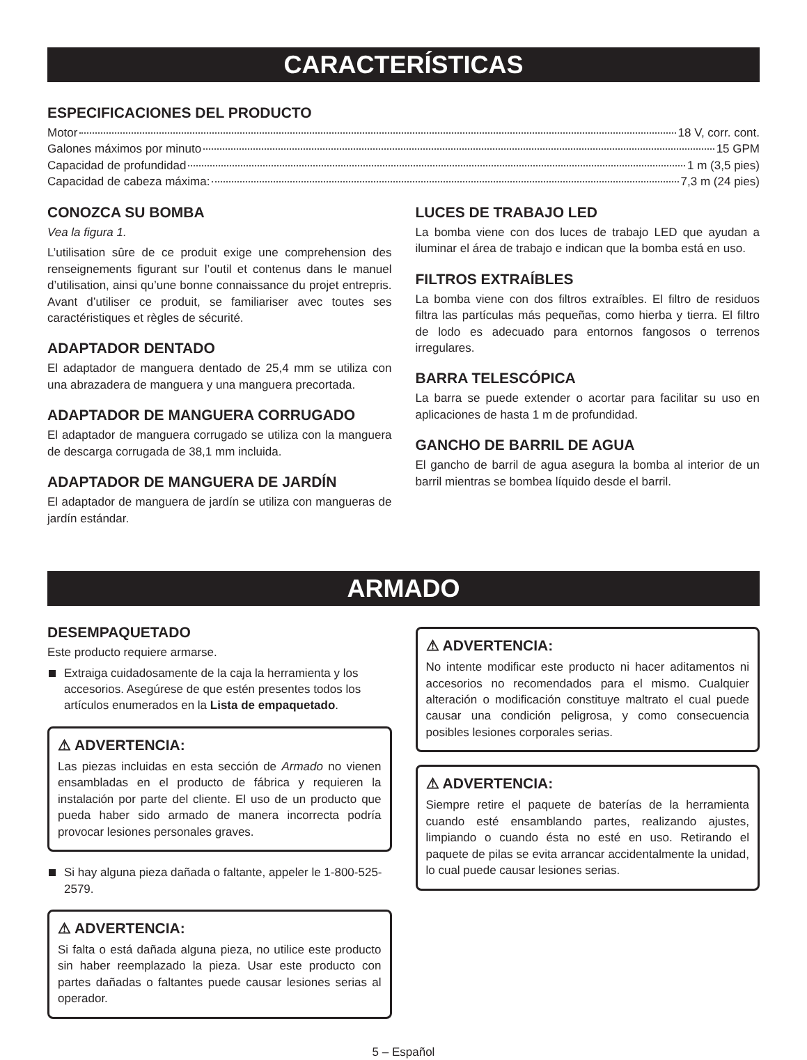CARACTERÍSTICAS
ESPECIFICACIONES DEL PRODUCTO
Motor 18 V, corr. cont.
Galones máximos por minuto 15 GPM
Capacidad de profundidad 1 m (3,5 pies)
Capacidad de cabeza máxima: 7,3 m (24 pies)
CONOZCA SU BOMBA
Vea la figura 1.
L’utilisation sûre de ce produit exige une comprehension des renseignements figurant sur l’outil et contenus dans le manuel d’utilisation, ainsi qu’une bonne connaissance du projet entrepris. Avant d’utiliser ce produit, se familiariser avec toutes ses caractéristiques et règles de sécurité.
ADAPTADOR DENTADO
El adaptador de manguera dentado de 25,4 mm se utiliza con una abrazadera de manguera y una manguera precortada.
ADAPTADOR DE MANGUERA CORRUGADO
El adaptador de manguera corrugado se utiliza con la manguera de descarga corrugada de 38,1 mm incluida.
ADAPTADOR DE MANGUERA DE JARDÍN
El adaptador de manguera de jardín se utiliza con mangueras de jardín estándar.
LUCES DE TRABAJO LED
La bomba viene con dos luces de trabajo LED que ayudan a iluminar el área de trabajo e indican que la bomba está en uso.
FILTROS EXTRAÍBLES
La bomba viene con dos filtros extraíbles. El filtro de residuos filtra las partículas más pequeñas, como hierba y tierra. El filtro de lodo es adecuado para entornos fangosos o terrenos irregulares.
BARRA TELESCÓPICA
La barra se puede extender o acortar para facilitar su uso en aplicaciones de hasta 1 m de profundidad.
GANCHO DE BARRIL DE AGUA
El gancho de barril de agua asegura la bomba al interior de un barril mientras se bombea líquido desde el barril.
ARMADO
DESEMPAQUETADO
Este producto requiere armarse.
Extraiga cuidadosamente de la caja la herramienta y los accesorios. Asegúrese de que estén presentes todos los artículos enumerados en la Lista de empaquetado.
⚠ ADVERTENCIA:
Las piezas incluidas en esta sección de Armado no vienen ensambladas en el producto de fábrica y requieren la instalación por parte del cliente. El uso de un producto que pueda haber sido armado de manera incorrecta podría provocar lesiones personales graves.
Si hay alguna pieza dañada o faltante, appeler le 1-800-525-2579.
⚠ ADVERTENCIA:
Si falta o está dañada alguna pieza, no utilice este producto sin haber reemplazado la pieza. Usar este producto con partes dañadas o faltantes puede causar lesiones serias al operador.
⚠ ADVERTENCIA:
No intente modificar este producto ni hacer aditamentos ni accesorios no recomendados para el mismo. Cualquier alteración o modificación constituye maltrato el cual puede causar una condición peligrosa, y como consecuencia posibles lesiones corporales serias.
⚠ ADVERTENCIA:
Siempre retire el paquete de baterías de la herramienta cuando esté ensamblando partes, realizando ajustes, limpiando o cuando ésta no esté en uso. Retirando el paquete de pilas se evita arrancar accidentalmente la unidad, lo cual puede causar lesiones serias.
5 – Español